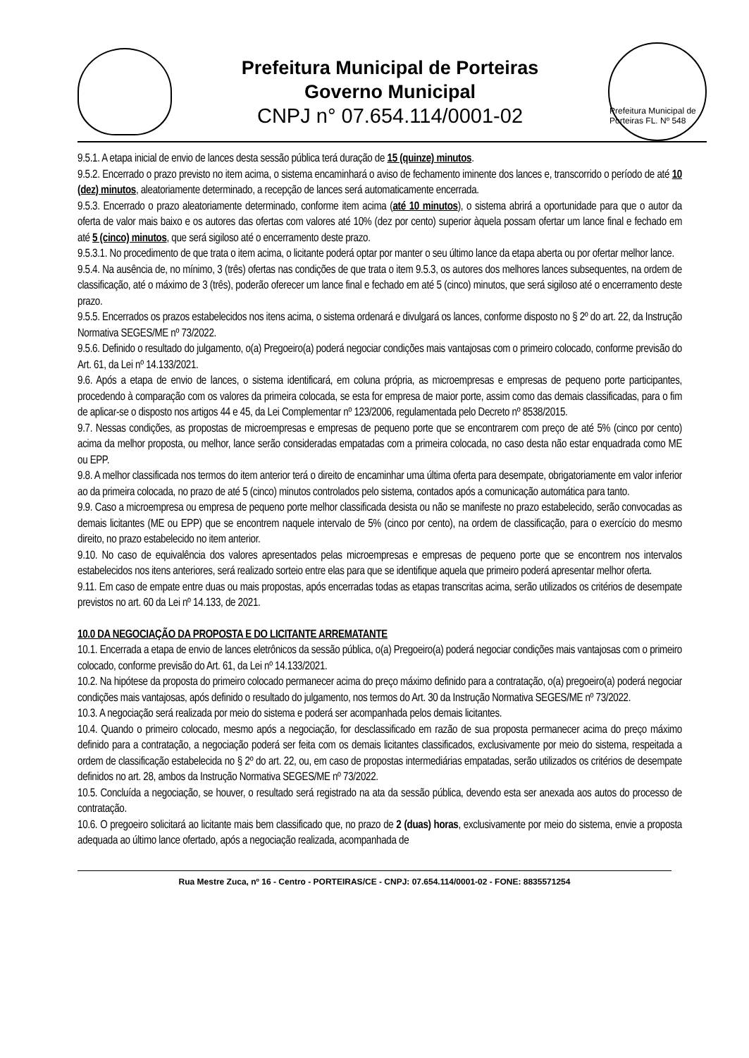Prefeitura Municipal de Porteiras
Governo Municipal
CNPJ n° 07.654.114/0001-02
Prefeitura Municipal de Porteiras FL. Nº 548
9.5.1. A etapa inicial de envio de lances desta sessão pública terá duração de 15 (quinze) minutos.
9.5.2. Encerrado o prazo previsto no item acima, o sistema encaminhará o aviso de fechamento iminente dos lances e, transcorrido o período de até 10 (dez) minutos, aleatoriamente determinado, a recepção de lances será automaticamente encerrada.
9.5.3. Encerrado o prazo aleatoriamente determinado, conforme item acima (até 10 minutos), o sistema abrirá a oportunidade para que o autor da oferta de valor mais baixo e os autores das ofertas com valores até 10% (dez por cento) superior àquela possam ofertar um lance final e fechado em até 5 (cinco) minutos, que será sigiloso até o encerramento deste prazo.
9.5.3.1. No procedimento de que trata o item acima, o licitante poderá optar por manter o seu último lance da etapa aberta ou por ofertar melhor lance.
9.5.4. Na ausência de, no mínimo, 3 (três) ofertas nas condições de que trata o item 9.5.3, os autores dos melhores lances subsequentes, na ordem de classificação, até o máximo de 3 (três), poderão oferecer um lance final e fechado em até 5 (cinco) minutos, que será sigiloso até o encerramento deste prazo.
9.5.5. Encerrados os prazos estabelecidos nos itens acima, o sistema ordenará e divulgará os lances, conforme disposto no § 2º do art. 22, da Instrução Normativa SEGES/ME nº 73/2022.
9.5.6. Definido o resultado do julgamento, o(a) Pregoeiro(a) poderá negociar condições mais vantajosas com o primeiro colocado, conforme previsão do Art. 61, da Lei nº 14.133/2021.
9.6. Após a etapa de envio de lances, o sistema identificará, em coluna própria, as microempresas e empresas de pequeno porte participantes, procedendo à comparação com os valores da primeira colocada, se esta for empresa de maior porte, assim como das demais classificadas, para o fim de aplicar-se o disposto nos artigos 44 e 45, da Lei Complementar nº 123/2006, regulamentada pelo Decreto nº 8538/2015.
9.7. Nessas condições, as propostas de microempresas e empresas de pequeno porte que se encontrarem com preço de até 5% (cinco por cento) acima da melhor proposta, ou melhor, lance serão consideradas empatadas com a primeira colocada, no caso desta não estar enquadrada como ME ou EPP.
9.8. A melhor classificada nos termos do item anterior terá o direito de encaminhar uma última oferta para desempate, obrigatoriamente em valor inferior ao da primeira colocada, no prazo de até 5 (cinco) minutos controlados pelo sistema, contados após a comunicação automática para tanto.
9.9. Caso a microempresa ou empresa de pequeno porte melhor classificada desista ou não se manifeste no prazo estabelecido, serão convocadas as demais licitantes (ME ou EPP) que se encontrem naquele intervalo de 5% (cinco por cento), na ordem de classificação, para o exercício do mesmo direito, no prazo estabelecido no item anterior.
9.10. No caso de equivalência dos valores apresentados pelas microempresas e empresas de pequeno porte que se encontrem nos intervalos estabelecidos nos itens anteriores, será realizado sorteio entre elas para que se identifique aquela que primeiro poderá apresentar melhor oferta.
9.11. Em caso de empate entre duas ou mais propostas, após encerradas todas as etapas transcritas acima, serão utilizados os critérios de desempate previstos no art. 60 da Lei nº 14.133, de 2021.
10.0 DA NEGOCIAÇÃO DA PROPOSTA E DO LICITANTE ARREMATANTE
10.1. Encerrada a etapa de envio de lances eletrônicos da sessão pública, o(a) Pregoeiro(a) poderá negociar condições mais vantajosas com o primeiro colocado, conforme previsão do Art. 61, da Lei nº 14.133/2021.
10.2. Na hipótese da proposta do primeiro colocado permanecer acima do preço máximo definido para a contratação, o(a) pregoeiro(a) poderá negociar condições mais vantajosas, após definido o resultado do julgamento, nos termos do Art. 30 da Instrução Normativa SEGES/ME nº 73/2022.
10.3. A negociação será realizada por meio do sistema e poderá ser acompanhada pelos demais licitantes.
10.4. Quando o primeiro colocado, mesmo após a negociação, for desclassificado em razão de sua proposta permanecer acima do preço máximo definido para a contratação, a negociação poderá ser feita com os demais licitantes classificados, exclusivamente por meio do sistema, respeitada a ordem de classificação estabelecida no § 2º do art. 22, ou, em caso de propostas intermediárias empatadas, serão utilizados os critérios de desempate definidos no art. 28, ambos da Instrução Normativa SEGES/ME nº 73/2022.
10.5. Concluída a negociação, se houver, o resultado será registrado na ata da sessão pública, devendo esta ser anexada aos autos do processo de contratação.
10.6. O pregoeiro solicitará ao licitante mais bem classificado que, no prazo de 2 (duas) horas, exclusivamente por meio do sistema, envie a proposta adequada ao último lance ofertado, após a negociação realizada, acompanhada de
Rua Mestre Zuca, nº 16 - Centro - PORTEIRAS/CE - CNPJ: 07.654.114/0001-02 - FONE: 8835571254